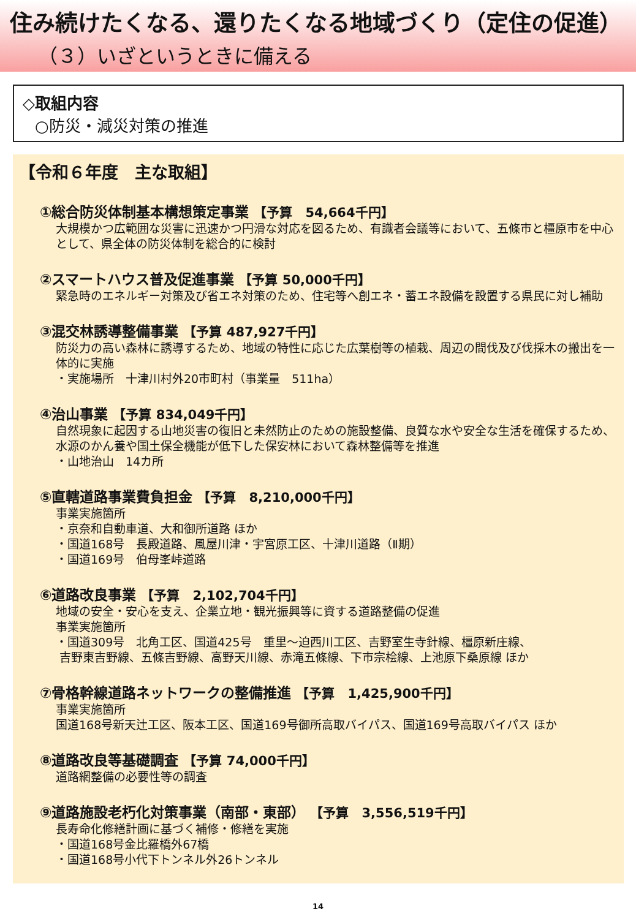住み続けたくなる、還りたくなる地域づくり（定住の促進）
（３）いざというときに備える
◇取組内容
○防災・減災対策の推進
【令和６年度　主な取組】
①総合防災体制基本構想策定事業 【予算　54,664千円】
大規模かつ広範囲な災害に迅速かつ円滑な対応を図るため、有識者会議等において、五條市と橿原市を中心として、県全体の防災体制を総合的に検討
②スマートハウス普及促進事業 【予算 50,000千円】
緊急時のエネルギー対策及び省エネ対策のため、住宅等へ創エネ・蓄エネ設備を設置する県民に対し補助
③混交林誘導整備事業 【予算 487,927千円】
防災力の高い森林に誘導するため、地域の特性に応じた広葉樹等の植栽、周辺の間伐及び伐採木の搬出を一体的に実施
・実施場所　十津川村外20市町村（事業量　511ha）
④治山事業 【予算 834,049千円】
自然現象に起因する山地災害の復旧と未然防止のための施設整備、良質な水や安全な生活を確保するため、水源のかん養や国土保全機能が低下した保安林において森林整備等を推進
・山地治山　14カ所
⑤直轄道路事業費負担金 【予算　8,210,000千円】
事業実施箇所
・京奈和自動車道、大和御所道路 ほか
・国道168号　長殿道路、風屋川津・宇宮原工区、十津川道路（Ⅱ期）
・国道169号　伯母峯峠道路
⑥道路改良事業 【予算　2,102,704千円】
地域の安全・安心を支え、企業立地・観光振興等に資する道路整備の促進
事業実施箇所
・国道309号　北角工区、国道425号　重里～迫西川工区、吉野室生寺針線、橿原新庄線、
吉野東吉野線、五條吉野線、高野天川線、赤滝五條線、下市宗桧線、上池原下桑原線 ほか
⑦骨格幹線道路ネットワークの整備推進 【予算　1,425,900千円】
事業実施箇所
国道168号新天辻工区、阪本工区、国道169号御所高取バイパス、国道169号高取バイパス ほか
⑧道路改良等基礎調査 【予算 74,000千円】
道路網整備の必要性等の調査
⑨道路施設老朽化対策事業（南部・東部） 【予算　3,556,519千円】
長寿命化修繕計画に基づく補修・修繕を実施
・国道168号金比羅橋外67橋
・国道168号小代下トンネル外26トンネル
14